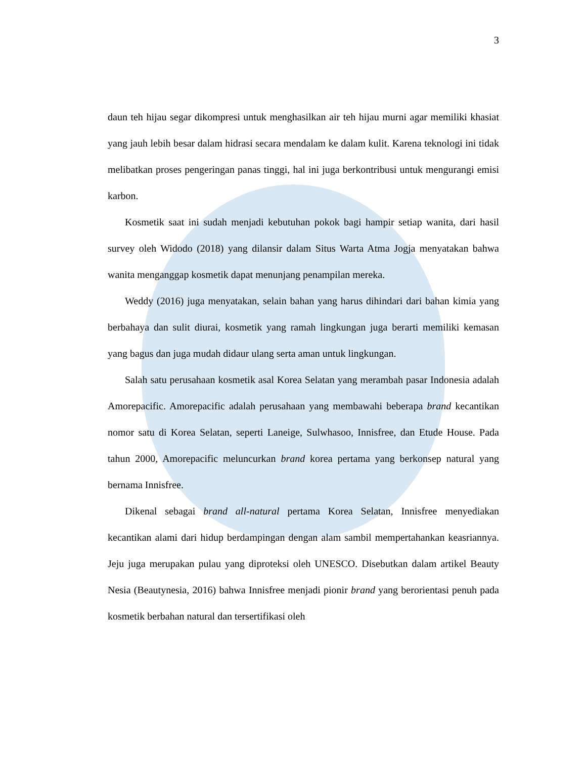3
daun teh hijau segar dikompresi untuk menghasilkan air teh hijau murni agar memiliki khasiat yang jauh lebih besar dalam hidrasi secara mendalam ke dalam kulit. Karena teknologi ini tidak melibatkan proses pengeringan panas tinggi, hal ini juga berkontribusi untuk mengurangi emisi karbon.
Kosmetik saat ini sudah menjadi kebutuhan pokok bagi hampir setiap wanita, dari hasil survey oleh Widodo (2018) yang dilansir dalam Situs Warta Atma Jogja menyatakan bahwa wanita menganggap kosmetik dapat menunjang penampilan mereka.
Weddy (2016) juga menyatakan, selain bahan yang harus dihindari dari bahan kimia yang berbahaya dan sulit diurai, kosmetik yang ramah lingkungan juga berarti memiliki kemasan yang bagus dan juga mudah didaur ulang serta aman untuk lingkungan.
Salah satu perusahaan kosmetik asal Korea Selatan yang merambah pasar Indonesia adalah Amorepacific. Amorepacific adalah perusahaan yang membawahi beberapa brand kecantikan nomor satu di Korea Selatan, seperti Laneige, Sulwhasoo, Innisfree, dan Etude House. Pada tahun 2000, Amorepacific meluncurkan brand korea pertama yang berkonsep natural yang bernama Innisfree.
Dikenal sebagai brand all-natural pertama Korea Selatan, Innisfree menyediakan kecantikan alami dari hidup berdampingan dengan alam sambil mempertahankan keasriannya. Jeju juga merupakan pulau yang diproteksi oleh UNESCO. Disebutkan dalam artikel Beauty Nesia (Beautynesia, 2016) bahwa Innisfree menjadi pionir brand yang berorientasi penuh pada kosmetik berbahan natural dan tersertifikasi oleh